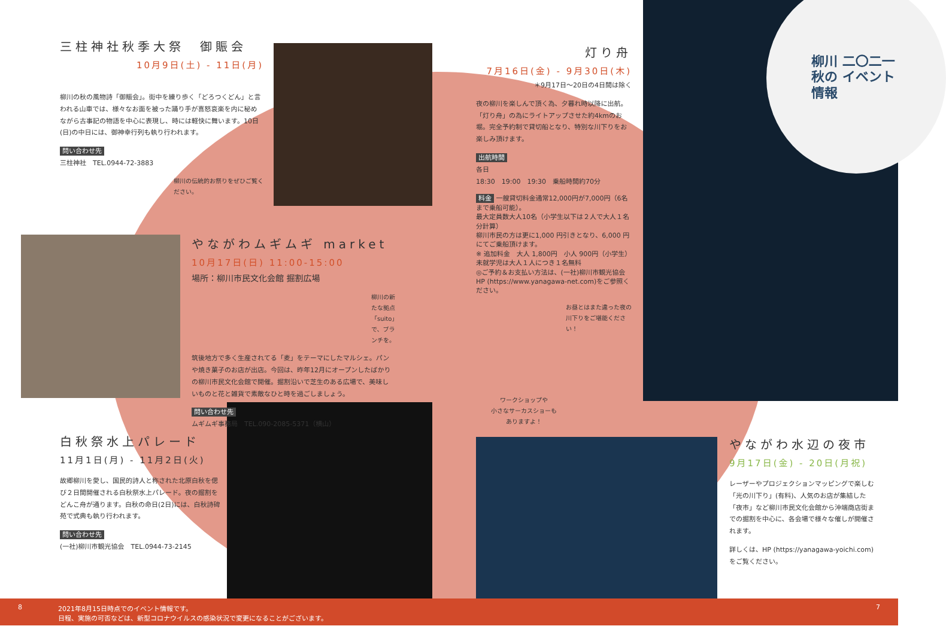柳川 二〇二一 秋の イベント 情報
三柱神社秋季大祭　御賑会
10月9日(土) - 11日(月)
柳川の秋の風物詩「御賑会」。街中を練り歩く「どろつくどん」と言われる山車では、様々なお面を被った踊り手が喜怒哀楽を内に秘めながら古事記の物語を中心に表現し、時には軽快に舞います。10日(日)の中日には、御神幸行列も執り行われます。
問い合わせ先
三柱神社　TEL.0944-72-3883
柳川の伝統的お祭りをぜひご覧ください。
やながわムギムギ market
10月17日(日) 11:00-15:00
場所：柳川市民文化会館 掘割広場
柳川の新たな拠点「suito」で、ブランチを。
筑後地方で多く生産されてる「麦」をテーマにしたマルシェ。パンや焼き菓子のお店が出店。今回は、昨年12月にオープンしたばかりの柳川市民文化会館で開催。掘割沿いで芝生のある広場で、美味しいものと花と雑貨で素敵なひと時を過ごしましょう。
問い合わせ先
ムギムギ事務局　TEL.090-2085-5371（横山）
白秋祭水上パレード
11月1日(月) - 11月2日(火)
故郷柳川を愛し、国民的詩人と称された北原白秋を偲び２日間開催される白秋祭水上パレード。夜の掘割をどんこ舟が通ります。白秋の命日(2日)には、白秋詩碑苑で式典も執り行われます。
問い合わせ先
(一社)柳川市観光協会　TEL.0944-73-2145
灯り舟
7月16日(金) - 9月30日(木)
＊9月17日～20日の4日間は除く
夜の柳川を楽しんで頂く為、夕暮れ時以降に出航。「灯り舟」の為にライトアップさせた約4kmのお堀。完全予約制で貸切船となり、特別な川下りをお楽しみ頂けます。
出航時間
各日
18:30　19:00　19:30　乗船時間約70分
料金 一艘貸切料金通常12,000円が7,000円（6名まで乗船可能）。
最大定員数大人10名（小学生以下は２人で大人１名分計算）
柳川市民の方は更に1,000 円引きとなり、6,000 円にてご乗船頂けます。
※ 追加料金　大人 1,800円　小人 900円（小学生）
未就学児は大人１人につき１名無料
◎ご予約＆お支払い方法は、(一社)柳川市観光協会HP (https://www.yanagawa-net.com)をご参照ください。
お昼とはまた違った夜の川下りをご堪能ください！
ワークショップや
小さなサーカスショーも
ありますよ！
やながわ水辺の夜市
9月17日(金) - 20日(月祝)
レーザーやプロジェクションマッピングで楽しむ「光の川下り」(有料)、人気のお店が集結した「夜市」など柳川市民文化会館から沖端商店街までの掘割を中心に、各会場で様々な催しが開催されます。
詳しくは、HP (https://yanagawa-yoichi.com) をご覧ください。
8 2021年8月15日時点でのイベント情報です。
日程、実施の可否などは、新型コロナウイルスの感染状況で変更になることがございます。
7